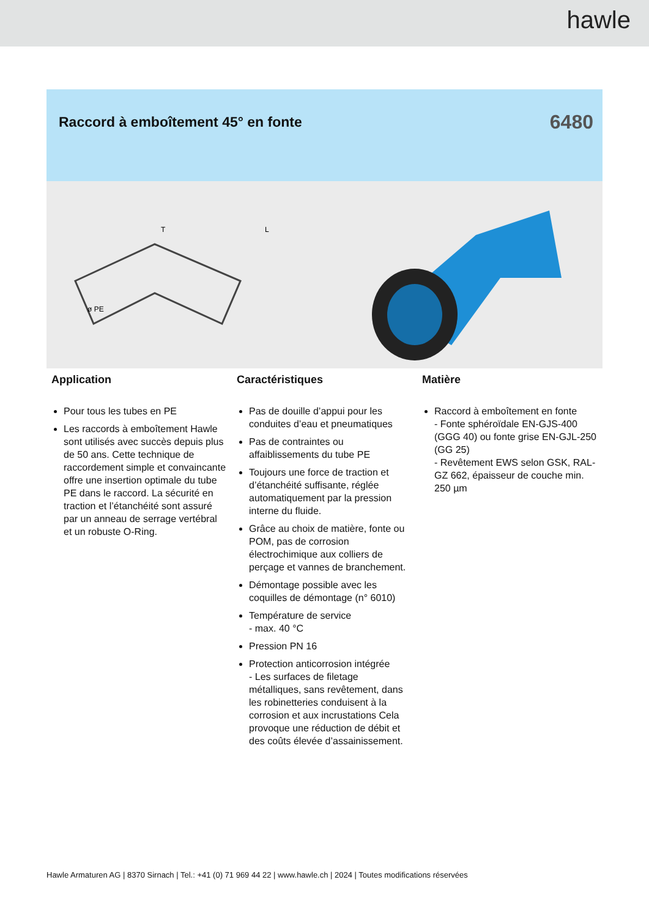hawle
Raccord à emboîtement 45° en fonte
6480
ø PE
T
L
Application
Pour tous les tubes en PE
Les raccords à emboîtement Hawle sont utilisés avec succès depuis plus de 50 ans. Cette technique de raccordement simple et convaincante offre une insertion optimale du tube PE dans le raccord. La sécurité en traction et l’étanchéité sont assuré par un anneau de serrage vertébral et un robuste O-Ring.
Caractéristiques
Pas de douille d’appui pour les conduites d’eau et pneumatiques
Pas de contraintes ou affaiblissements du tube PE
Toujours une force de traction et d’étanchéité suffisante, réglée automatiquement par la pression interne du fluide.
Grâce au choix de matière, fonte ou POM, pas de corrosion électrochimique aux colliers de perçage et vannes de branchement.
Démontage possible avec les coquilles de démontage (n° 6010)
Température de service
- max. 40 °C
Pression PN 16
Protection anticorrosion intégrée
- Les surfaces de filetage métalliques, sans revêtement, dans les robinetteries conduisent à la corrosion et aux incrustations Cela provoque une réduction de débit et des coûts élevée d’assainissement.
Matière
Raccord à emboîtement en fonte
- Fonte sphéroïdale EN-GJS-400 (GGG 40) ou fonte grise EN-GJL-250 (GG 25)
- Revêtement EWS selon GSK, RAL-GZ 662, épaisseur de couche min. 250 µm
Hawle Armaturen AG | 8370 Sirnach | Tel.: +41 (0) 71 969 44 22 | www.hawle.ch | 2024 | Toutes modifications réservées